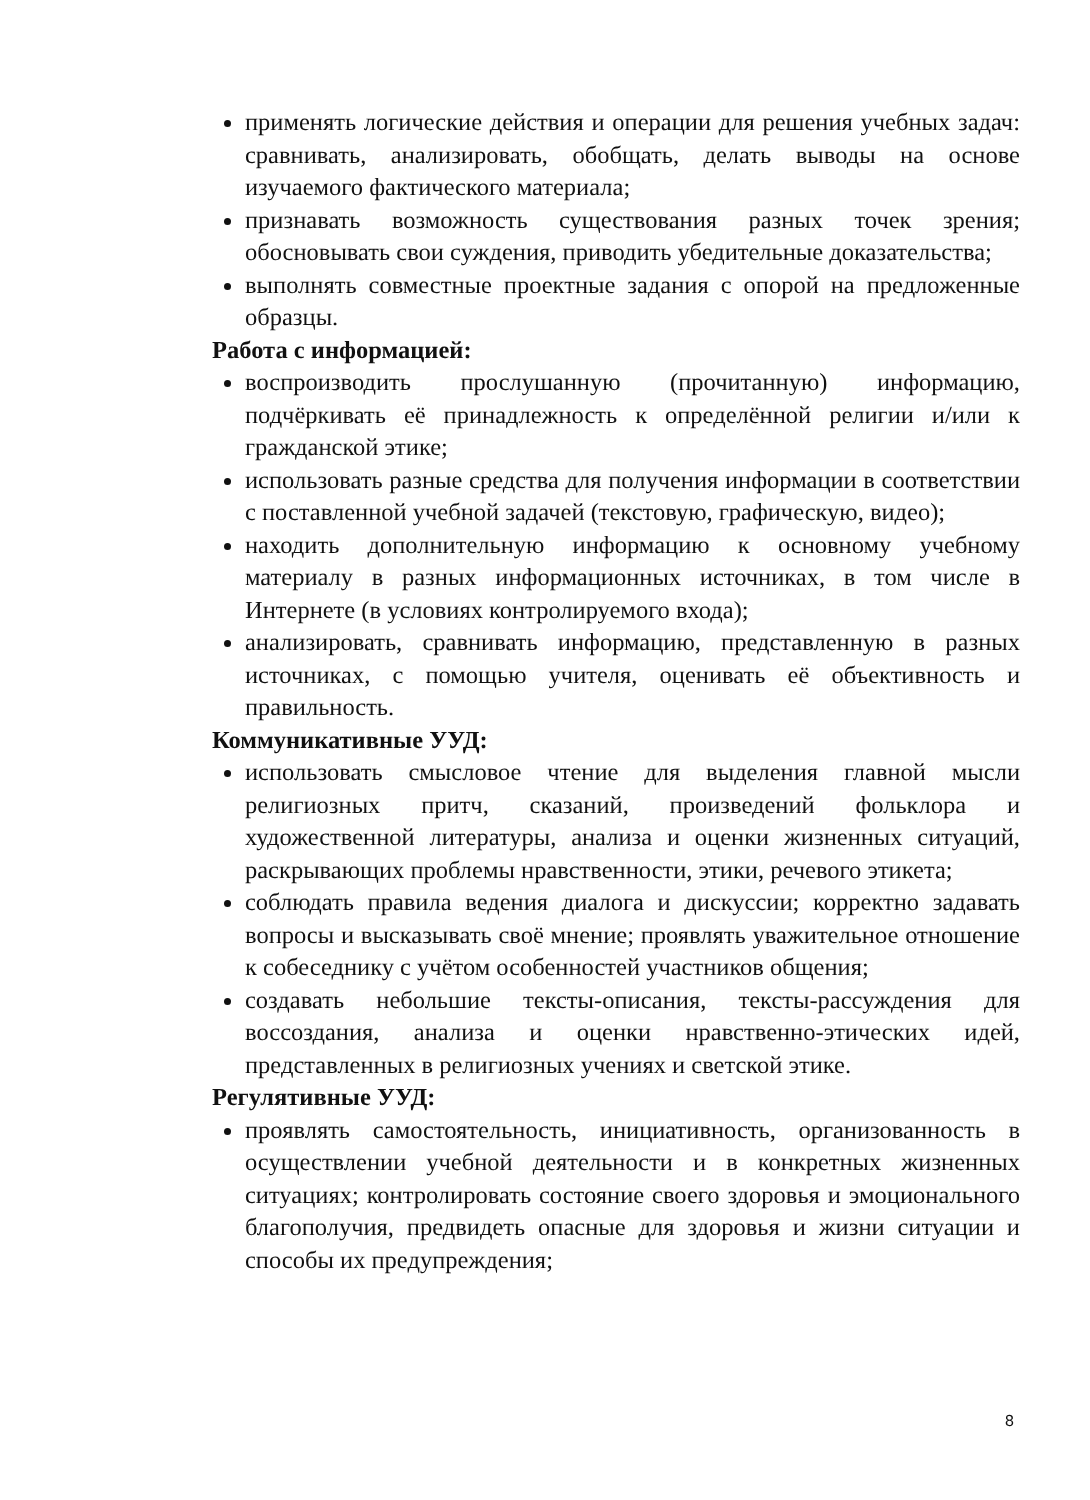применять логические действия и операции для решения учебных задач: сравнивать, анализировать, обобщать, делать выводы на основе изучаемого фактического материала;
признавать возможность существования разных точек зрения; обосновывать свои суждения, приводить убедительные доказательства;
выполнять совместные проектные задания с опорой на предложенные образцы.
Работа с информацией:
воспроизводить прослушанную (прочитанную) информацию, подчёркивать её принадлежность к определённой религии и/или к гражданской этике;
использовать разные средства для получения информации в соответствии с поставленной учебной задачей (текстовую, графическую, видео);
находить дополнительную информацию к основному учебному материалу в разных информационных источниках, в том числе в Интернете (в условиях контролируемого входа);
анализировать, сравнивать информацию, представленную в разных источниках, с помощью учителя, оценивать её объективность и правильность.
Коммуникативные УУД:
использовать смысловое чтение для выделения главной мысли религиозных притч, сказаний, произведений фольклора и художественной литературы, анализа и оценки жизненных ситуаций, раскрывающих проблемы нравственности, этики, речевого этикета;
соблюдать правила ведения диалога и дискуссии; корректно задавать вопросы и высказывать своё мнение; проявлять уважительное отношение к собеседнику с учётом особенностей участников общения;
создавать небольшие тексты-описания, тексты-рассуждения для воссоздания, анализа и оценки нравственно-этических идей, представленных в религиозных учениях и светской этике.
Регулятивные УУД:
проявлять самостоятельность, инициативность, организованность в осуществлении учебной деятельности и в конкретных жизненных ситуациях; контролировать состояние своего здоровья и эмоционального благополучия, предвидеть опасные для здоровья и жизни ситуации и способы их предупреждения;
8